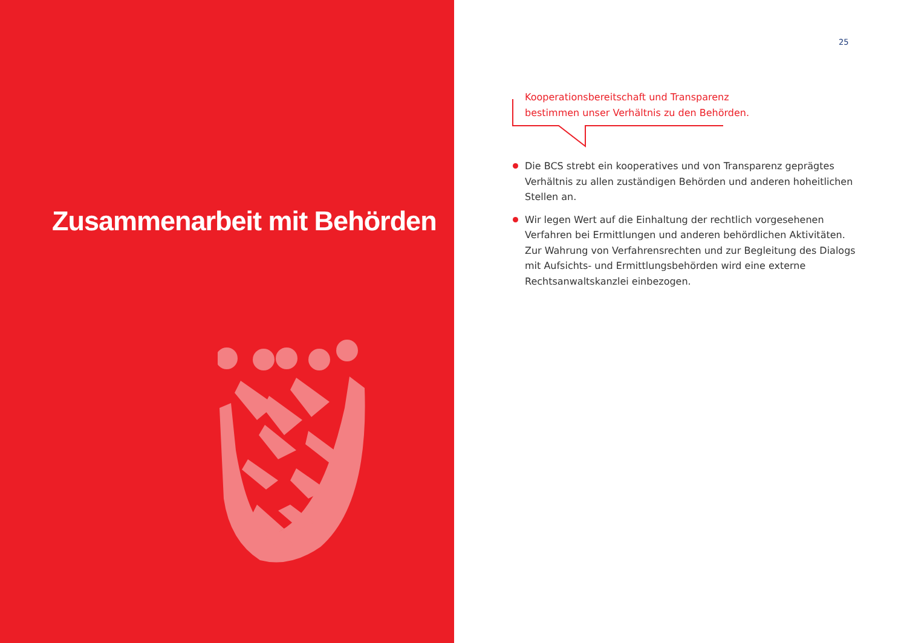Zusammenarbeit mit Behörden
25
Kooperationsbereitschaft und Transparenz
bestimmen unser Verhältnis zu den Behörden.
Die BCS strebt ein kooperatives und von Transparenz geprägtes Verhält­nis zu allen zuständigen Behörden und anderen hoheitlichen Stellen an.
Wir legen Wert auf die Einhaltung der rechtlich vorgesehenen Verfahren bei Ermittlungen und anderen behördlichen Aktivitäten. Zur Wahrung von Verfahrensrechten und zur Begleitung des Dialogs mit Aufsichts- und Ermittlungsbehörden wird eine externe Rechtsanwaltskanzlei einbezogen.